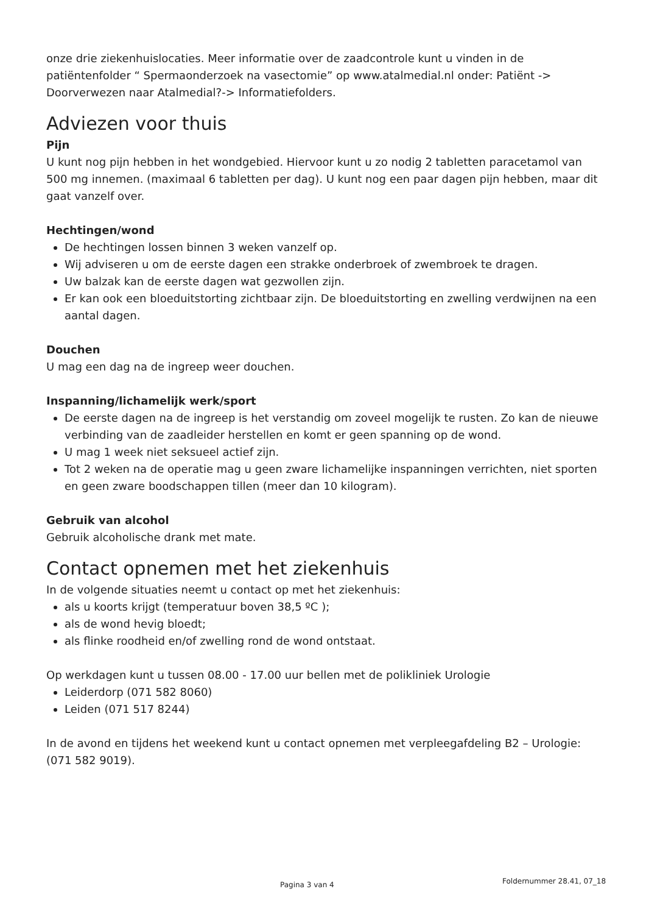onze drie ziekenhuislocaties. Meer informatie over de zaadcontrole kunt u vinden in de patiëntenfolder “ Spermaonderzoek na vasectomie” op www.atalmedial.nl onder: Patiënt -> Doorverwezen naar Atalmedial?-> Informatiefolders.
Adviezen voor thuis
Pijn
U kunt nog pijn hebben in het wondgebied. Hiervoor kunt u zo nodig 2 tabletten paracetamol van 500 mg innemen. (maximaal 6 tabletten per dag). U kunt nog een paar dagen pijn hebben, maar dit gaat vanzelf over.
Hechtingen/wond
De hechtingen lossen binnen 3 weken vanzelf op.
Wij adviseren u om de eerste dagen een strakke onderbroek of zwembroek te dragen.
Uw balzak kan de eerste dagen wat gezwollen zijn.
Er kan ook een bloeduitstorting zichtbaar zijn. De bloeduitstorting en zwelling verdwijnen na een aantal dagen.
Douchen
U mag een dag na de ingreep weer douchen.
Inspanning/lichamelijk werk/sport
De eerste dagen na de ingreep is het verstandig om zoveel mogelijk te rusten. Zo kan de nieuwe verbinding van de zaadleider herstellen en komt er geen spanning op de wond.
U mag 1 week niet seksueel actief zijn.
Tot 2 weken na de operatie mag u geen zware lichamelijke inspanningen verrichten, niet sporten en geen zware boodschappen tillen (meer dan 10 kilogram).
Gebruik van alcohol
Gebruik alcoholische drank met mate.
Contact opnemen met het ziekenhuis
In de volgende situaties neemt u contact op met het ziekenhuis:
als u koorts krijgt (temperatuur boven 38,5 ºC );
als de wond hevig bloedt;
als flinke roodheid en/of zwelling rond de wond ontstaat.
Op werkdagen kunt u tussen 08.00 - 17.00 uur bellen met de polikliniek Urologie
Leiderdorp (071 582 8060)
Leiden (071 517 8244)
In de avond en tijdens het weekend kunt u contact opnemen met verpleegafdeling B2 – Urologie: (071 582 9019).
Pagina 3 van 4 Foldernummer 28.41, 07_18